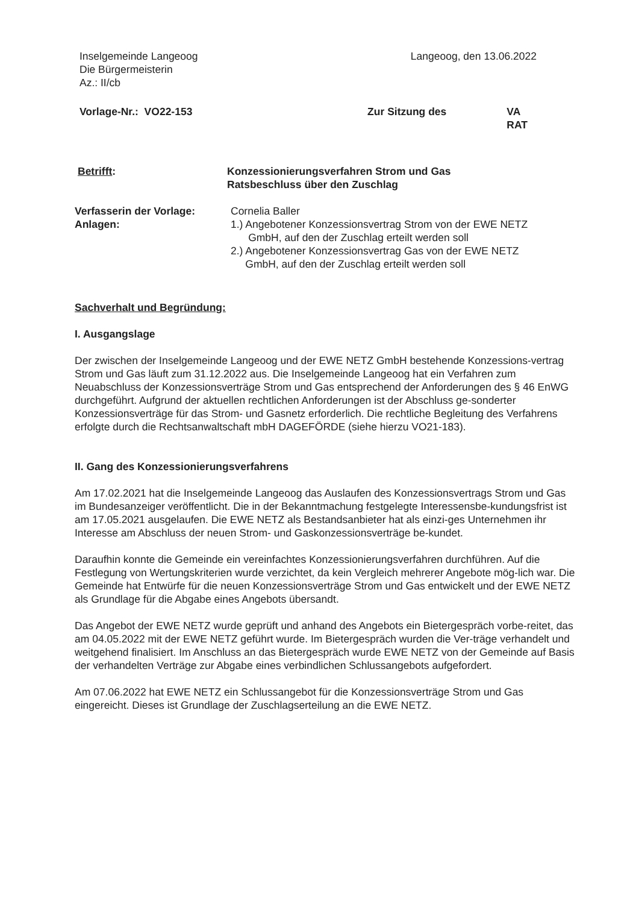Inselgemeinde Langeoog
Die Bürgermeisterin
Az.: II/cb
Langeoog, den 13.06.2022
Vorlage-Nr.: VO22-153 Zur Sitzung des VA
RAT
Betrifft: Konzessionierungsverfahren Strom und Gas
Ratsbeschluss über den Zuschlag
Verfasserin der Vorlage:
Anlagen:
Cornelia Baller
1.) Angebotener Konzessionsvertrag Strom von der EWE NETZ
GmbH, auf den der Zuschlag erteilt werden soll
2.) Angebotener Konzessionsvertrag Gas von der EWE NETZ
GmbH, auf den der Zuschlag erteilt werden soll
Sachverhalt und Begründung:
I. Ausgangslage
Der zwischen der Inselgemeinde Langeoog und der EWE NETZ GmbH bestehende Konzessions-vertrag Strom und Gas läuft zum 31.12.2022 aus. Die Inselgemeinde Langeoog hat ein Verfahren zum Neuabschluss der Konzessionsverträge Strom und Gas entsprechend der Anforderungen des § 46 EnWG durchgeführt. Aufgrund der aktuellen rechtlichen Anforderungen ist der Abschluss ge-sonderter Konzessionsverträge für das Strom- und Gasnetz erforderlich. Die rechtliche Begleitung des Verfahrens erfolgte durch die Rechtsanwaltschaft mbH DAGEFÖRDE (siehe hierzu VO21-183).
II. Gang des Konzessionierungsverfahrens
Am 17.02.2021 hat die Inselgemeinde Langeoog das Auslaufen des Konzessionsvertrags Strom und Gas im Bundesanzeiger veröffentlicht. Die in der Bekanntmachung festgelegte Interessensbe-kundungsfrist ist am 17.05.2021 ausgelaufen. Die EWE NETZ als Bestandsanbieter hat als einzi-ges Unternehmen ihr Interesse am Abschluss der neuen Strom- und Gaskonzessionsverträge be-kundet.
Daraufhin konnte die Gemeinde ein vereinfachtes Konzessionierungsverfahren durchführen. Auf die Festlegung von Wertungskriterien wurde verzichtet, da kein Vergleich mehrerer Angebote mög-lich war. Die Gemeinde hat Entwürfe für die neuen Konzessionsverträge Strom und Gas entwickelt und der EWE NETZ als Grundlage für die Abgabe eines Angebots übersandt.
Das Angebot der EWE NETZ wurde geprüft und anhand des Angebots ein Bietergespräch vorbe-reitet, das am 04.05.2022 mit der EWE NETZ geführt wurde. Im Bietergespräch wurden die Ver-träge verhandelt und weitgehend finalisiert. Im Anschluss an das Bietergespräch wurde EWE NETZ von der Gemeinde auf Basis der verhandelten Verträge zur Abgabe eines verbindlichen Schlussangebots aufgefordert.
Am 07.06.2022 hat EWE NETZ ein Schlussangebot für die Konzessionsverträge Strom und Gas eingereicht. Dieses ist Grundlage der Zuschlagserteilung an die EWE NETZ.